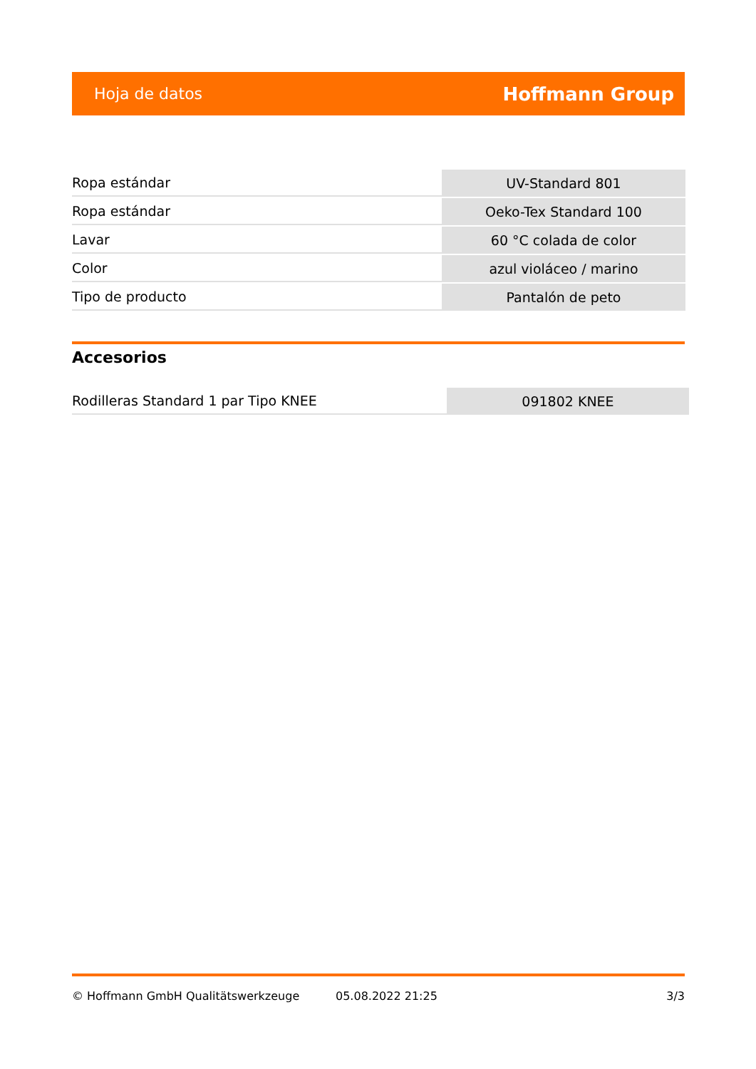Hoja de datos Hoffmann Group
| Ropa estándar | UV-Standard 801 |
| Ropa estándar | Oeko-Tex Standard 100 |
| Lavar | 60 °C colada de color |
| Color | azul violáceo / marino |
| Tipo de producto | Pantalón de peto |
Accesorios
| Rodilleras Standard 1 par Tipo KNEE | 091802 KNEE |
© Hoffmann GmbH Qualitätswerkzeuge 05.08.2022 21:25 3/3